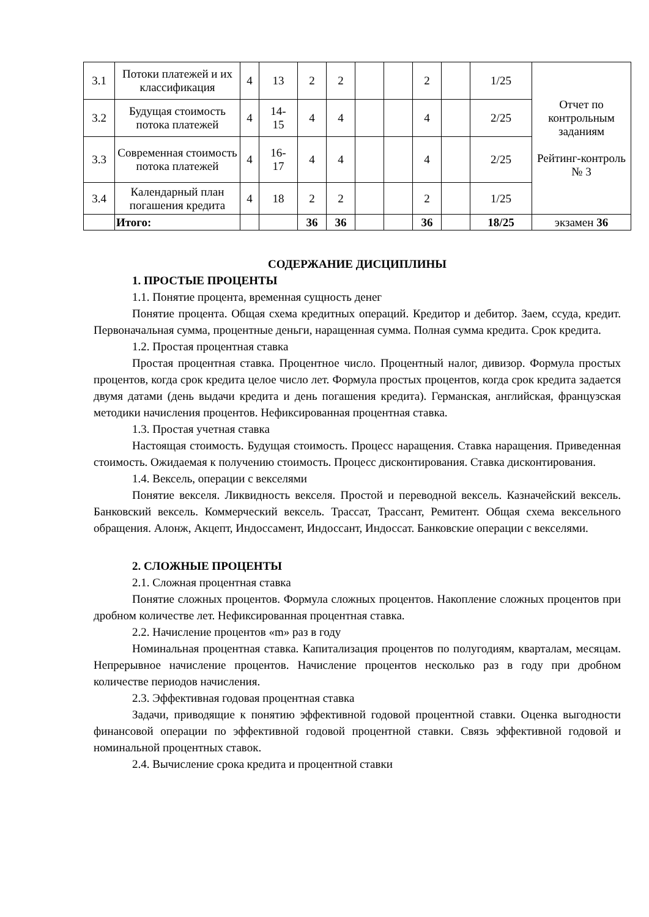| 3.1 | Потоки платежей и их классификация | 4 | 13 | 2 | 2 | | | 2 | | 1/25 | Отчет по контрольным заданиям Рейтинг-контроль № 3 |
| 3.2 | Будущая стоимость потока платежей | 4 | 14- 15 | 4 | 4 | | | 4 | | 2/25 | |
| 3.3 | Современная стоимость потока платежей | 4 | 16- 17 | 4 | 4 | | | 4 | | 2/25 | |
| 3.4 | Календарный план погашения кредита | 4 | 18 | 2 | 2 | | | 2 | | 1/25 | |
| | Итого: | | | 36 | 36 | | | 36 | | 18/25 | экзамен 36 |
СОДЕРЖАНИЕ ДИСЦИПЛИНЫ
1. ПРОСТЫЕ ПРОЦЕНТЫ
1.1. Понятие процента, временная сущность денег
Понятие процента. Общая схема кредитных операций. Кредитор и дебитор. Заем, ссуда, кредит. Первоначальная сумма, процентные деньги, наращенная сумма. Полная сумма кредита. Срок кредита.
1.2. Простая процентная ставка
Простая процентная ставка. Процентное число. Процентный налог, дивизор. Формула простых процентов, когда срок кредита целое число лет. Формула простых процентов, когда срок кредита задается двумя датами (день выдачи кредита и день погашения кредита). Германская, английская, французская методики начисления процентов. Нефиксированная процентная ставка.
1.3. Простая учетная ставка
Настоящая стоимость. Будущая стоимость. Процесс наращения. Ставка наращения. Приведенная стоимость. Ожидаемая к получению стоимость. Процесс дисконтирования. Ставка дисконтирования.
1.4. Вексель, операции с векселями
Понятие векселя. Ликвидность векселя. Простой и переводной вексель. Казначейский вексель. Банковский вексель. Коммерческий вексель. Трассат, Трассант, Ремитент. Общая схема вексельного обращения. Алонж, Акцепт, Индоссамент, Индоссант, Индоссат. Банковские операции с векселями.
2. СЛОЖНЫЕ ПРОЦЕНТЫ
2.1. Сложная процентная ставка
Понятие сложных процентов. Формула сложных процентов. Накопление сложных процентов при дробном количестве лет. Нефиксированная процентная ставка.
2.2. Начисление процентов «m» раз в году
Номинальная процентная ставка. Капитализация процентов по полугодиям, кварталам, месяцам. Непрерывное начисление процентов. Начисление процентов несколько раз в году при дробном количестве периодов начисления.
2.3. Эффективная годовая процентная ставка
Задачи, приводящие к понятию эффективной годовой процентной ставки. Оценка выгодности финансовой операции по эффективной годовой процентной ставки. Связь эффективной годовой и номинальной процентных ставок.
2.4. Вычисление срока кредита и процентной ставки